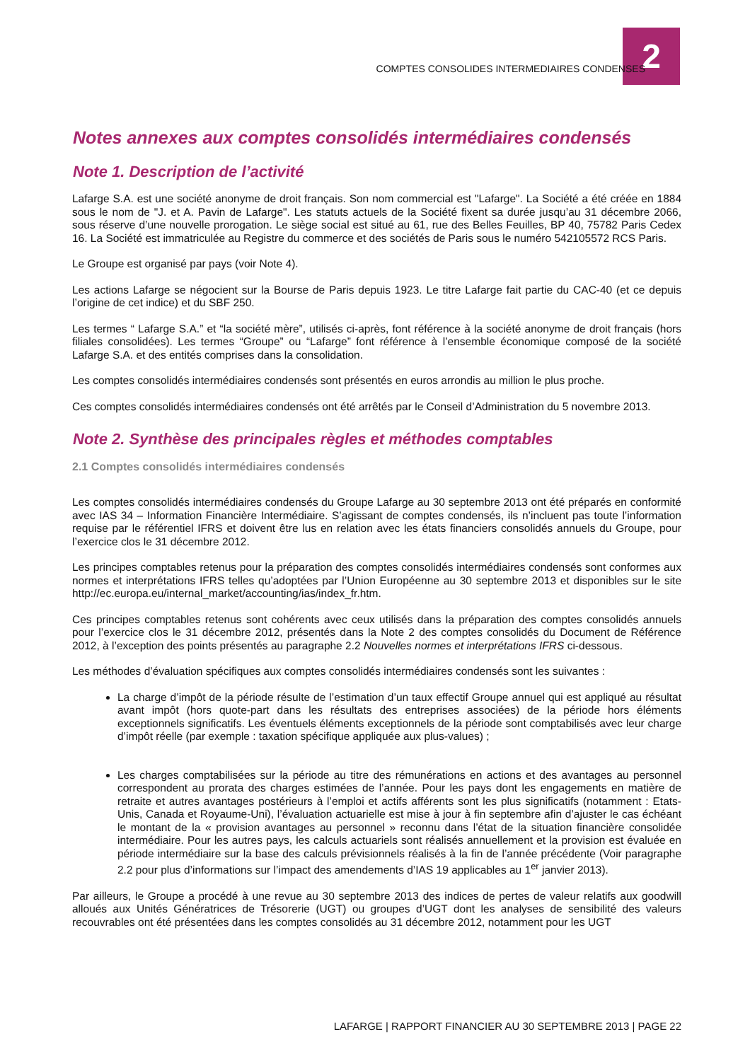2
COMPTES CONSOLIDES INTERMEDIAIRES CONDENSES
Notes annexes aux comptes consolidés intermédiaires condensés
Note 1. Description de l’activité
Lafarge S.A. est une société anonyme de droit français. Son nom commercial est "Lafarge". La Société a été créée en 1884 sous le nom de "J. et A. Pavin de Lafarge". Les statuts actuels de la Société fixent sa durée jusqu’au 31 décembre 2066, sous réserve d’une nouvelle prorogation. Le siège social est situé au 61, rue des Belles Feuilles, BP 40, 75782 Paris Cedex 16. La Société est immatriculée au Registre du commerce et des sociétés de Paris sous le numéro 542105572 RCS Paris.
Le Groupe est organisé par pays (voir Note 4).
Les actions Lafarge se négocient sur la Bourse de Paris depuis 1923. Le titre Lafarge fait partie du CAC-40 (et ce depuis l’origine de cet indice) et du SBF 250.
Les termes “ Lafarge S.A.” et “la société mère”, utilisés ci-après, font référence à la société anonyme de droit français (hors filiales consolidées). Les termes “Groupe” ou “Lafarge” font référence à l’ensemble économique composé de la société Lafarge S.A. et des entités comprises dans la consolidation.
Les comptes consolidés intermédiaires condensés sont présentés en euros arrondis au million le plus proche.
Ces comptes consolidés intermédiaires condensés ont été arrêtés par le Conseil d’Administration du 5 novembre 2013.
Note 2. Synthèse des principales règles et méthodes comptables
2.1 Comptes consolidés intermédiaires condensés
Les comptes consolidés intermédiaires condensés du Groupe Lafarge au 30 septembre 2013 ont été préparés en conformité avec IAS 34 – Information Financière Intermédiaire. S’agissant de comptes condensés, ils n’incluent pas toute l’information requise par le référentiel IFRS et doivent être lus en relation avec les états financiers consolidés annuels du Groupe, pour l’exercice clos le 31 décembre 2012.
Les principes comptables retenus pour la préparation des comptes consolidés intermédiaires condensés sont conformes aux normes et interprétations IFRS telles qu’adoptées par l’Union Européenne au 30 septembre 2013 et disponibles sur le site http://ec.europa.eu/internal_market/accounting/ias/index_fr.htm.
Ces principes comptables retenus sont cohérents avec ceux utilisés dans la préparation des comptes consolidés annuels pour l’exercice clos le 31 décembre 2012, présentés dans la Note 2 des comptes consolidés du Document de Référence 2012, à l’exception des points présentés au paragraphe 2.2 Nouvelles normes et interprétations IFRS ci-dessous.
Les méthodes d’évaluation spécifiques aux comptes consolidés intermédiaires condensés sont les suivantes :
La charge d’impôt de la période résulte de l’estimation d’un taux effectif Groupe annuel qui est appliqué au résultat avant impôt (hors quote-part dans les résultats des entreprises associées) de la période hors éléments exceptionnels significatifs. Les éventuels éléments exceptionnels de la période sont comptabilisés avec leur charge d’impôt réelle (par exemple : taxation spécifique appliquée aux plus-values) ;
Les charges comptabilisées sur la période au titre des rémunérations en actions et des avantages au personnel correspondent au prorata des charges estimées de l’année. Pour les pays dont les engagements en matière de retraite et autres avantages postérieurs à l’emploi et actifs afférents sont les plus significatifs (notamment : Etats-Unis, Canada et Royaume-Uni), l’évaluation actuarielle est mise à jour à fin septembre afin d’ajuster le cas échéant le montant de la « provision avantages au personnel » reconnu dans l’état de la situation financière consolidée intermédiaire. Pour les autres pays, les calculs actuariels sont réalisés annuellement et la provision est évaluée en période intermédiaire sur la base des calculs prévisionnels réalisés à la fin de l’année précédente (Voir paragraphe 2.2 pour plus d’informations sur l’impact des amendements d’IAS 19 applicables au 1<sup>er</sup> janvier 2013).
Par ailleurs, le Groupe a procédé à une revue au 30 septembre 2013 des indices de pertes de valeur relatifs aux goodwill alloués aux Unités Génératrices de Trésorerie (UGT) ou groupes d’UGT dont les analyses de sensibilité des valeurs recouvrables ont été présentées dans les comptes consolidés au 31 décembre 2012, notamment pour les UGT
LAFARGE | RAPPORT FINANCIER AU 30 SEPTEMBRE 2013 | PAGE 22